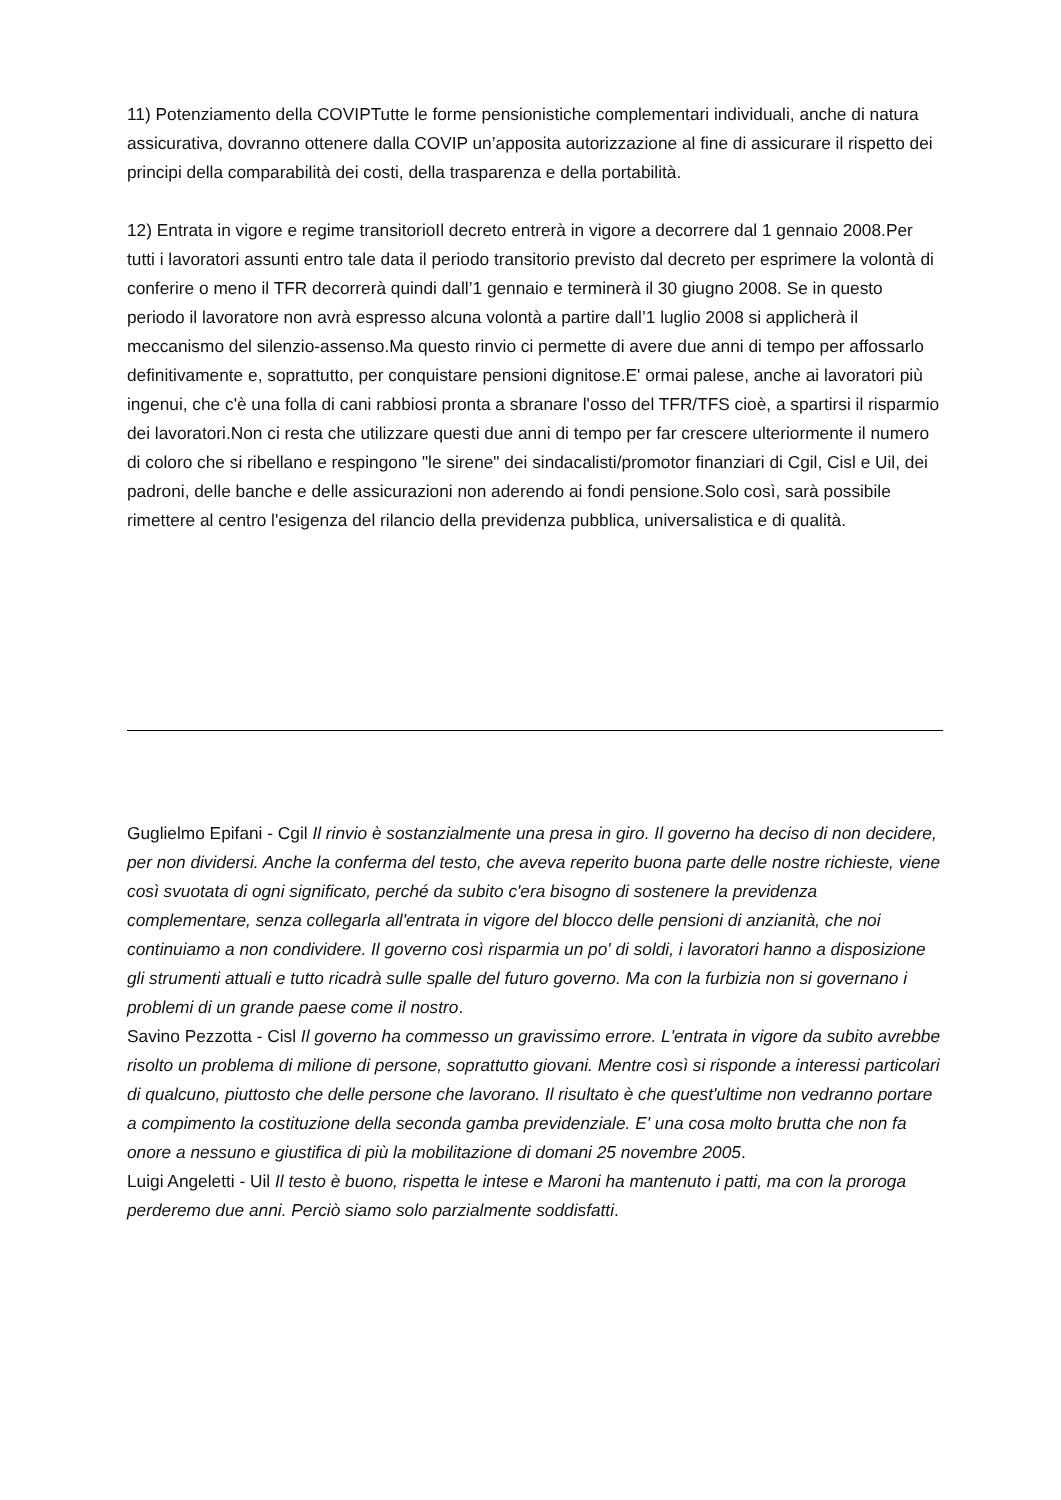11) Potenziamento della COVIPTutte le forme pensionistiche complementari individuali, anche di natura assicurativa, dovranno ottenere dalla COVIP un’apposita autorizzazione al fine di assicurare il rispetto dei principi della comparabilità dei costi, della trasparenza e della portabilità.
12) Entrata in vigore e regime transitorioIl decreto entrerà in vigore a decorrere dal 1 gennaio 2008.Per tutti i lavoratori assunti entro tale data il periodo transitorio previsto dal decreto per esprimere la volontà di conferire o meno il TFR decorrerà quindi dall’1 gennaio e terminerà il 30 giugno 2008. Se in questo periodo il lavoratore non avrà espresso alcuna volontà a partire dall’1 luglio 2008 si applicherà il meccanismo del silenzio-assenso.Ma questo rinvio ci permette di avere due anni di tempo per affossarlo definitivamente e, soprattutto, per conquistare pensioni dignitose.E' ormai palese, anche ai lavoratori più ingenui, che c'è una folla di cani rabbiosi pronta a sbranare l'osso del TFR/TFS cioè, a spartirsi il risparmio dei lavoratori.Non ci resta che utilizzare questi due anni di tempo per far crescere ulteriormente il numero di coloro che si ribellano e respingono "le sirene" dei sindacalisti/promotor finanziari di Cgil, Cisl e Uil, dei padroni, delle banche e delle assicurazioni non aderendo ai fondi pensione.Solo così, sarà possibile rimettere al centro l'esigenza del rilancio della previdenza pubblica, universalistica e di qualità.
Guglielmo Epifani - Cgil Il rinvio è sostanzialmente una presa in giro. Il governo ha deciso di non decidere, per non dividersi. Anche la conferma del testo, che aveva reperito buona parte delle nostre richieste, viene così svuotata di ogni significato, perché da subito c'era bisogno di sostenere la previdenza complementare, senza collegarla all'entrata in vigore del blocco delle pensioni di anzianità, che noi continuiamo a non condividere. Il governo così risparmia un po' di soldi, i lavoratori hanno a disposizione gli strumenti attuali e tutto ricadrà sulle spalle del futuro governo. Ma con la furbizia non si governano i problemi di un grande paese come il nostro.
Savino Pezzotta - Cisl Il governo ha commesso un gravissimo errore. L'entrata in vigore da subito avrebbe risolto un problema di milione di persone, soprattutto giovani. Mentre così si risponde a interessi particolari di qualcuno, piuttosto che delle persone che lavorano. Il risultato è che quest'ultime non vedranno portare a compimento la costituzione della seconda gamba previdenziale. E' una cosa molto brutta che non fa onore a nessuno e giustifica di più la mobilitazione di domani 25 novembre 2005.
Luigi Angeletti - Uil Il testo è buono, rispetta le intese e Maroni ha mantenuto i patti, ma con la proroga perderemo due anni. Perciò siamo solo parzialmente soddisfatti.